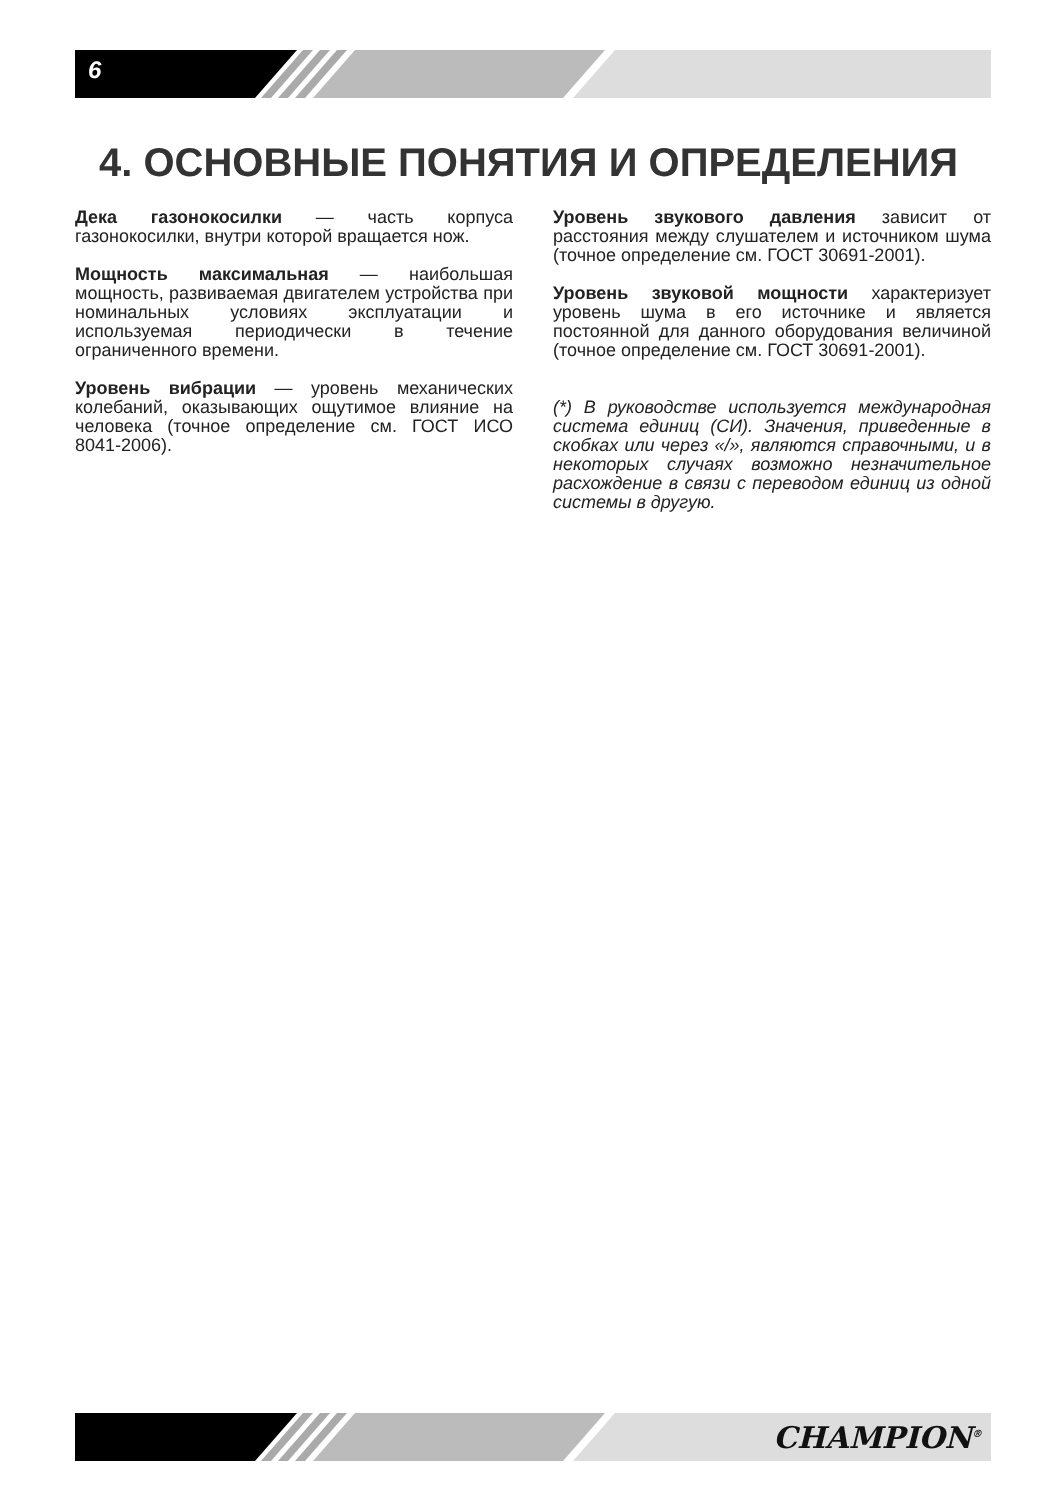6
4. ОСНОВНЫЕ ПОНЯТИЯ И ОПРЕДЕЛЕНИЯ
Дека газонокосилки — часть корпуса газонокосилки, внутри которой вращается нож.
Мощность максимальная — наибольшая мощность, развиваемая двигателем устройства при номинальных условиях эксплуатации и используемая периодически в течение ограниченного времени.
Уровень вибрации — уровень механических колебаний, оказывающих ощутимое влияние на человека (точное определение см. ГОСТ ИСО 8041-2006).
Уровень звукового давления зависит от расстояния между слушателем и источником шума (точное определение см. ГОСТ 30691-2001).
Уровень звуковой мощности характеризует уровень шума в его источнике и является постоянной для данного оборудования величиной (точное определение см. ГОСТ 30691-2001).
(*) В руководстве используется международная система единиц (СИ). Значения, приведенные в скобках или через «/», являются справочными, и в некоторых случаях возможно незначительное расхождение в связи с переводом единиц из одной системы в другую.
CHAMPION<sup>®</sup>